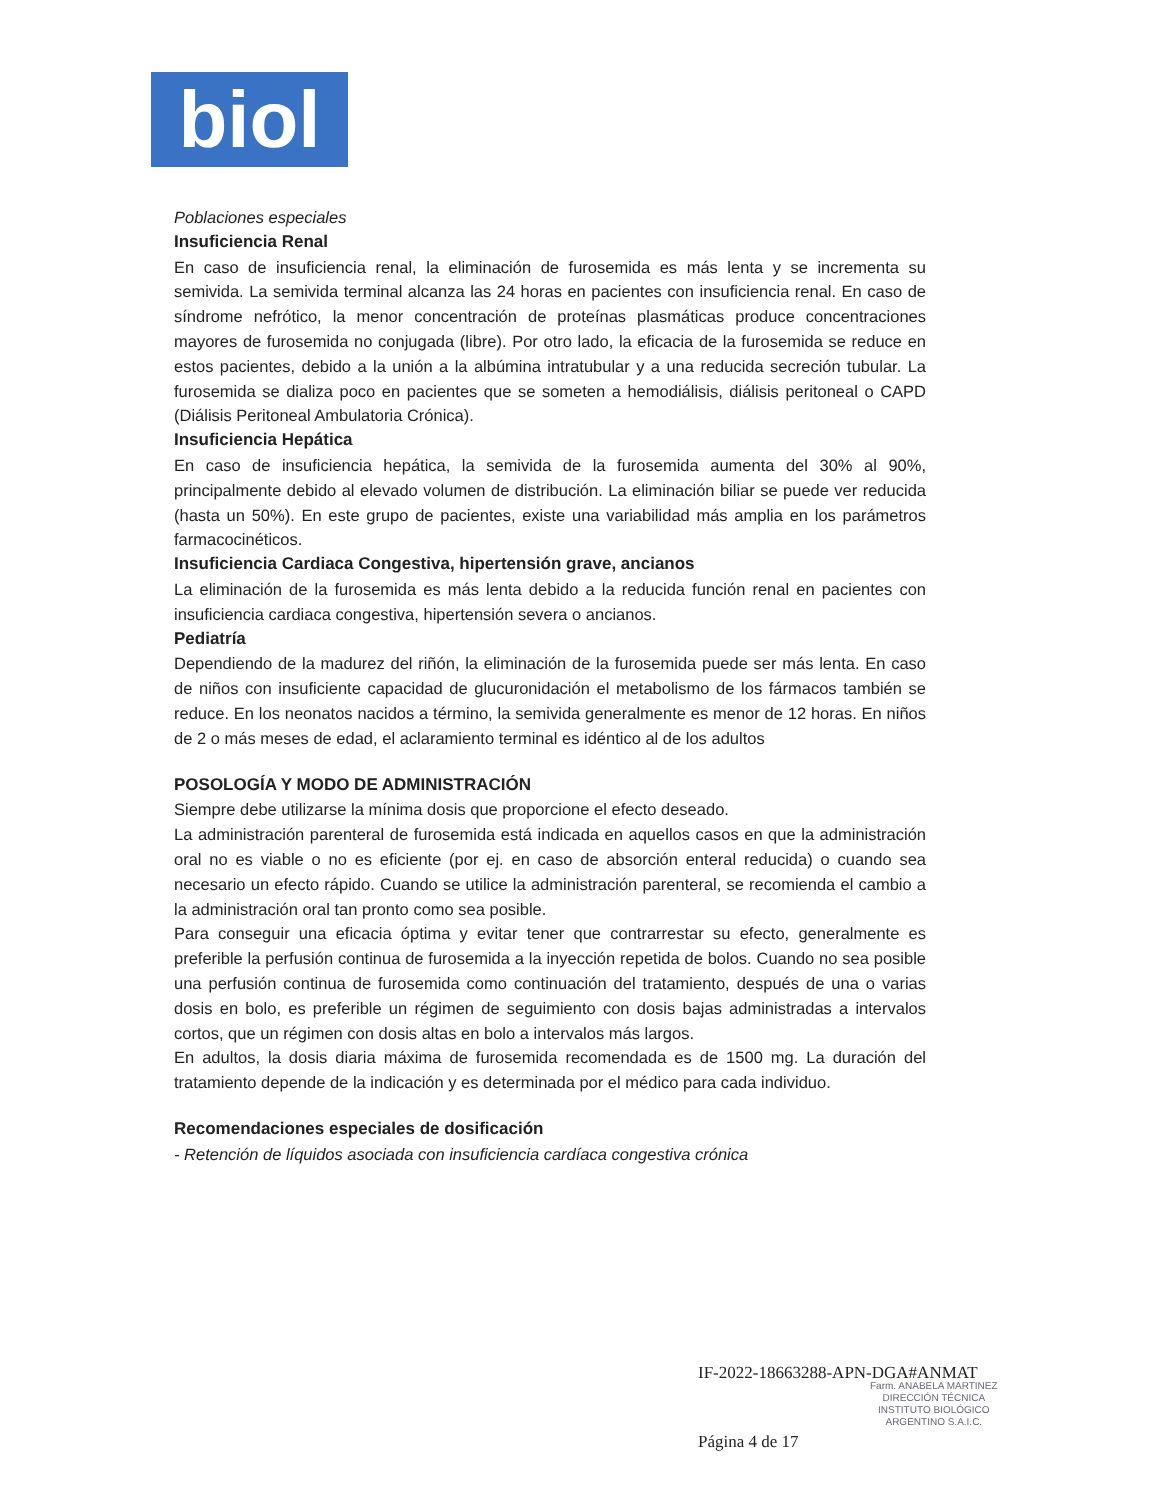biol
Poblaciones especiales
Insuficiencia Renal
En caso de insuficiencia renal, la eliminación de furosemida es más lenta y se incrementa su semivida. La semivida terminal alcanza las 24 horas en pacientes con insuficiencia renal. En caso de síndrome nefrótico, la menor concentración de proteínas plasmáticas produce concentraciones mayores de furosemida no conjugada (libre). Por otro lado, la eficacia de la furosemida se reduce en estos pacientes, debido a la unión a la albúmina intratubular y a una reducida secreción tubular. La furosemida se dializa poco en pacientes que se someten a hemodiálisis, diálisis peritoneal o CAPD (Diálisis Peritoneal Ambulatoria Crónica).
Insuficiencia Hepática
En caso de insuficiencia hepática, la semivida de la furosemida aumenta del 30% al 90%, principalmente debido al elevado volumen de distribución. La eliminación biliar se puede ver reducida (hasta un 50%). En este grupo de pacientes, existe una variabilidad más amplia en los parámetros farmacocinéticos.
Insuficiencia Cardiaca Congestiva, hipertensión grave, ancianos
La eliminación de la furosemida es más lenta debido a la reducida función renal en pacientes con insuficiencia cardiaca congestiva, hipertensión severa o ancianos.
Pediatría
Dependiendo de la madurez del riñón, la eliminación de la furosemida puede ser más lenta. En caso de niños con insuficiente capacidad de glucuronidación el metabolismo de los fármacos también se reduce. En los neonatos nacidos a término, la semivida generalmente es menor de 12 horas. En niños de 2 o más meses de edad, el aclaramiento terminal es idéntico al de los adultos
POSOLOGÍA Y MODO DE ADMINISTRACIÓN
Siempre debe utilizarse la mínima dosis que proporcione el efecto deseado.
La administración parenteral de furosemida está indicada en aquellos casos en que la administración oral no es viable o no es eficiente (por ej. en caso de absorción enteral reducida) o cuando sea necesario un efecto rápido. Cuando se utilice la administración parenteral, se recomienda el cambio a la administración oral tan pronto como sea posible.
Para conseguir una eficacia óptima y evitar tener que contrarrestar su efecto, generalmente es preferible la perfusión continua de furosemida a la inyección repetida de bolos. Cuando no sea posible una perfusión continua de furosemida como continuación del tratamiento, después de una o varias dosis en bolo, es preferible un régimen de seguimiento con dosis bajas administradas a intervalos cortos, que un régimen con dosis altas en bolo a intervalos más largos.
En adultos, la dosis diaria máxima de furosemida recomendada es de 1500 mg. La duración del tratamiento depende de la indicación y es determinada por el médico para cada individuo.
Recomendaciones especiales de dosificación
- Retención de líquidos asociada con insuficiencia cardíaca congestiva crónica
IF-2022-18663288-APN-DGA#ANMAT
Farm. ANABELA MARTINEZ
DIRECCIÓN TÉCNICA
INSTITUTO BIOLÓGICO
ARGENTINO S.A.I.C.
Página 4 de 17